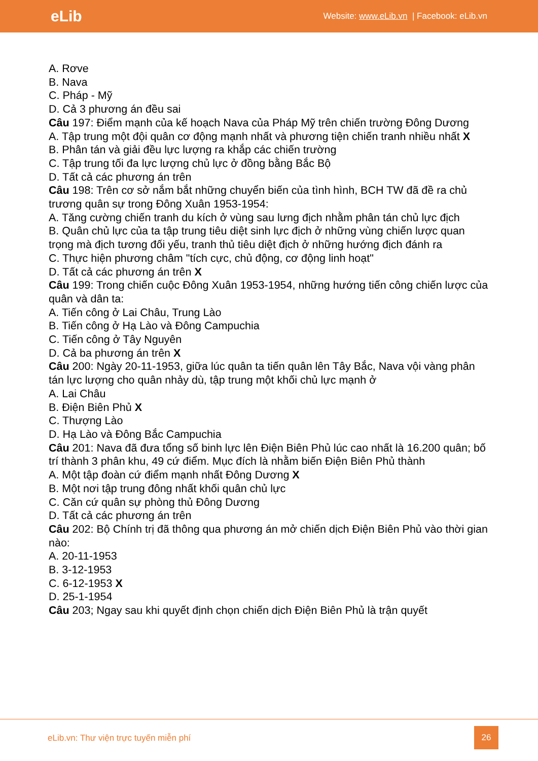eLib Website: www.eLib.vn | Facebook: eLib.vn
A. Rơve
B. Nava
C. Pháp - Mỹ
D. Cả 3 phương án đều sai
Câu 197: Điểm mạnh của kế hoạch Nava của Pháp Mỹ trên chiến trường Đông Dương
A. Tập trung một đội quân cơ động mạnh nhất và phương tiện chiến tranh nhiều nhất X
B. Phân tán và giải đều lực lượng ra khắp các chiến trường
C. Tập trung tối đa lực lượng chủ lực ở đồng bằng Bắc Bộ
D. Tất cả các phương án trên
Câu 198: Trên cơ sở nắm bắt những chuyển biến của tình hình, BCH TW đã đề ra chủ trương quân sự trong Đông Xuân 1953-1954:
A. Tăng cường chiến tranh du kích ở vùng sau lưng địch nhằm phân tán chủ lực địch
B. Quân chủ lực của ta tập trung tiêu diệt sinh lực địch ở những vùng chiến lược quan trọng mà địch tương đối yếu, tranh thủ tiêu diệt địch ở những hướng địch đánh ra
C. Thực hiện phương châm "tích cực, chủ động, cơ động linh hoạt"
D. Tất cả các phương án trên X
Câu 199: Trong chiến cuộc Đông Xuân 1953-1954, những hướng tiến công chiến lược của quân và dân ta:
A. Tiến công ở Lai Châu, Trung Lào
B. Tiến công ở Hạ Lào và Đông Campuchia
C. Tiến công ở Tây Nguyên
D. Cả ba phương án trên X
Câu 200: Ngày 20-11-1953, giữa lúc quân ta tiến quân lên Tây Bắc, Nava vội vàng phân tán lực lượng cho quân nhảy dù, tập trung một khối chủ lực mạnh ở
A. Lai Châu
B. Điện Biên Phủ X
C. Thượng Lào
D. Hạ Lào và Đông Bắc Campuchia
Câu 201: Nava đã đưa tổng số binh lực lên Điện Biên Phủ lúc cao nhất là 16.200 quân; bố trí thành 3 phân khu, 49 cứ điểm. Mục đích là nhằm biến Điện Biên Phủ thành
A. Một tập đoàn cứ điểm mạnh nhất Đông Dương X
B. Một nơi tập trung đông nhất khối quân chủ lực
C. Căn cứ quân sự phòng thủ Đông Dương
D. Tất cả các phương án trên
Câu 202: Bộ Chính trị đã thông qua phương án mở chiến dịch Điện Biên Phủ vào thời gian nào:
A. 20-11-1953
B. 3-12-1953
C. 6-12-1953 X
D. 25-1-1954
Câu 203; Ngay sau khi quyết định chọn chiến dịch Điện Biên Phủ là trận quyết
eLib.vn: Thư viện trực tuyến miễn phí
26